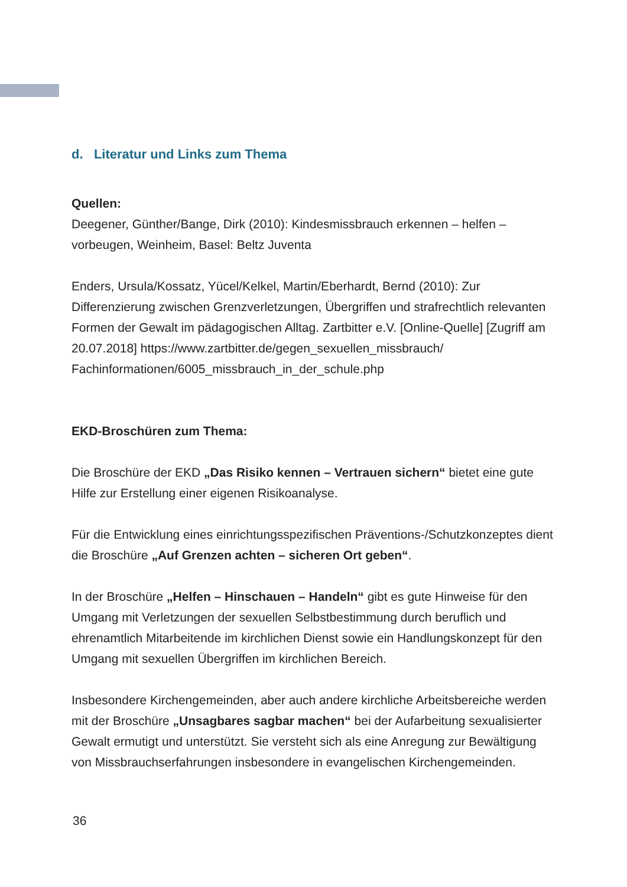d. Literatur und Links zum Thema
Quellen:
Deegener, Günther/Bange, Dirk (2010): Kindesmissbrauch erkennen – helfen – vorbeugen, Weinheim, Basel: Beltz Juventa
Enders, Ursula/Kossatz, Yücel/Kelkel, Martin/Eberhardt, Bernd (2010): Zur Differenzierung zwischen Grenzverletzungen, Übergriffen und strafrechtlich relevanten Formen der Gewalt im pädagogischen Alltag. Zartbitter e.V. [Online-Quelle] [Zugriff am 20.07.2018] https://www.zartbitter.de/gegen_sexuellen_missbrauch/ Fachinformationen/6005_missbrauch_in_der_schule.php
EKD-Broschüren zum Thema:
Die Broschüre der EKD „Das Risiko kennen – Vertrauen sichern“ bietet eine gute Hilfe zur Erstellung einer eigenen Risikoanalyse.
Für die Entwicklung eines einrichtungsspezifischen Präventions-/Schutzkonzeptes dient die Broschüre „Auf Grenzen achten – sicheren Ort geben“.
In der Broschüre „Helfen – Hinschauen – Handeln“ gibt es gute Hinweise für den Umgang mit Verletzungen der sexuellen Selbstbestimmung durch beruflich und ehrenamtlich Mitarbeitende im kirchlichen Dienst sowie ein Handlungskonzept für den Umgang mit sexuellen Übergriffen im kirchlichen Bereich.
Insbesondere Kirchengemeinden, aber auch andere kirchliche Arbeitsbereiche werden mit der Broschüre „Unsagbares sagbar machen“ bei der Aufarbeitung sexualisierter Gewalt ermutigt und unterstützt. Sie versteht sich als eine Anregung zur Bewältigung von Missbrauchserfahrungen insbesondere in evangelischen Kirchengemeinden.
36